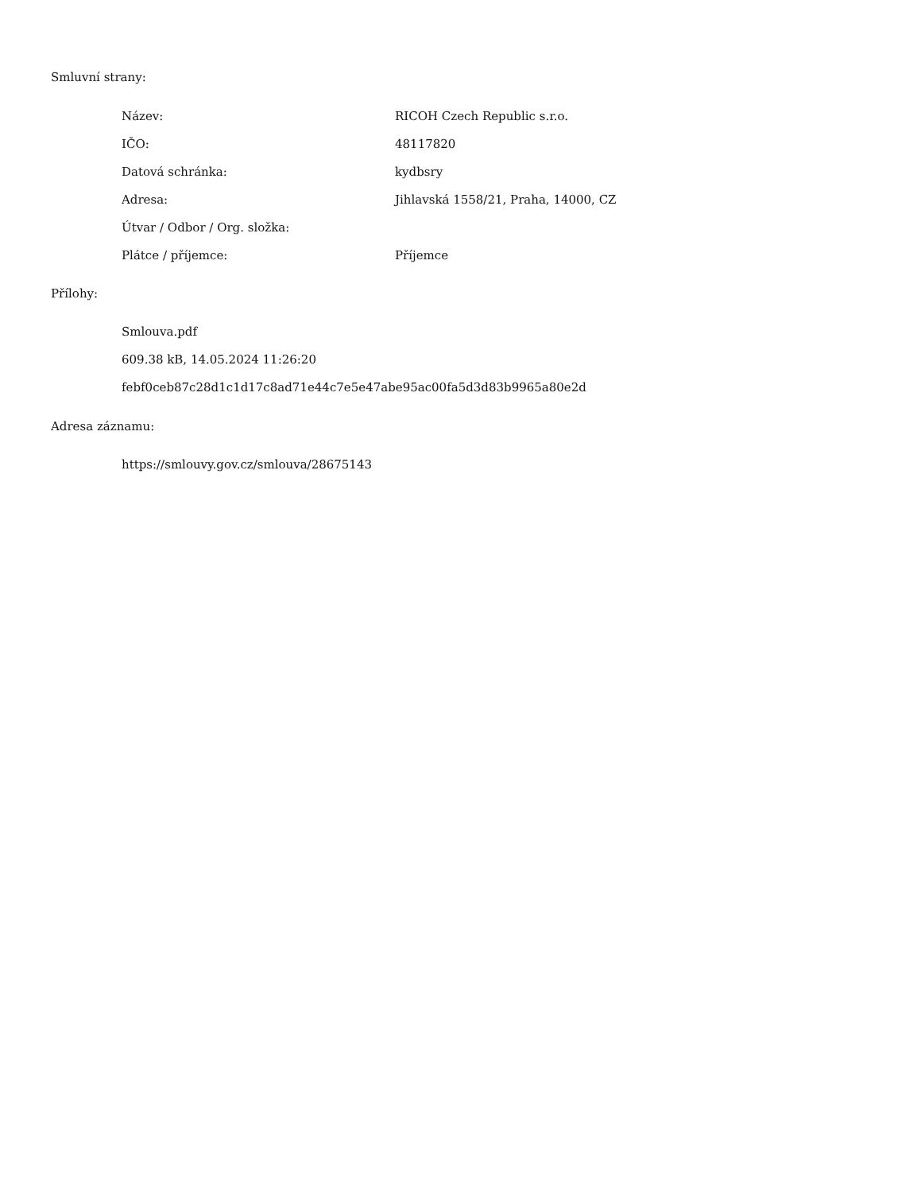Smluvní strany:
| Název: | RICOH Czech Republic s.r.o. |
| IČO: | 48117820 |
| Datová schránka: | kydbsry |
| Adresa: | Jihlavská 1558/21, Praha, 14000, CZ |
| Útvar / Odbor / Org. složka: | |
| Plátce / příjemce: | Příjemce |
Přílohy:
Smlouva.pdf
609.38 kB, 14.05.2024 11:26:20
febf0ceb87c28d1c1d17c8ad71e44c7e5e47abe95ac00fa5d3d83b9965a80e2d
Adresa záznamu:
https://smlouvy.gov.cz/smlouva/28675143